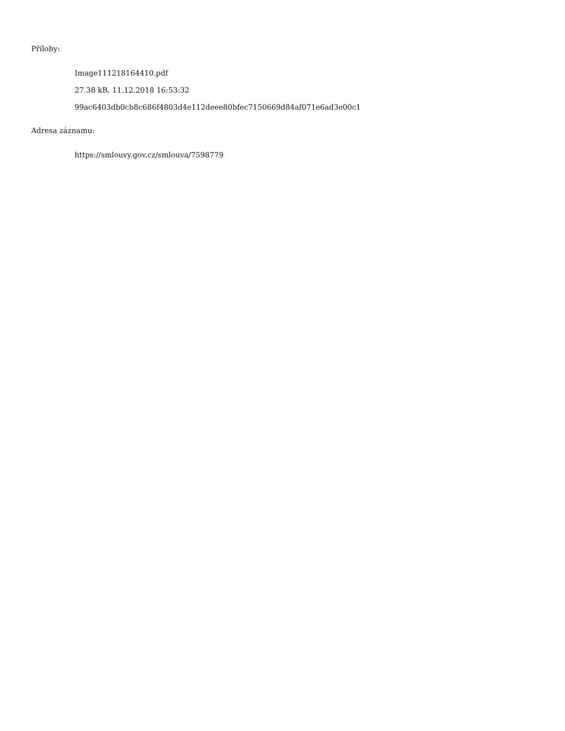Přílohy:
Image111218164410.pdf
27.38 kB, 11.12.2018 16:53:32
99ac6403db0cb8c686f4803d4e112deee80bfec7150669d84af071e6ad3e00c1
Adresa záznamu:
https://smlouvy.gov.cz/smlouva/7598779